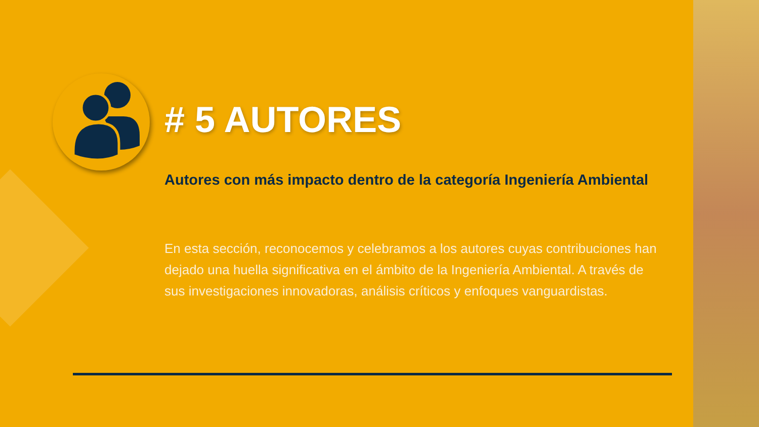# 5 AUTORES
Autores con más impacto dentro de la categoría Ingeniería Ambiental
En esta sección, reconocemos y celebramos a los autores cuyas contribuciones han dejado una huella significativa en el ámbito de la Ingeniería Ambiental. A través de sus investigaciones innovadoras, análisis críticos y enfoques vanguardistas.